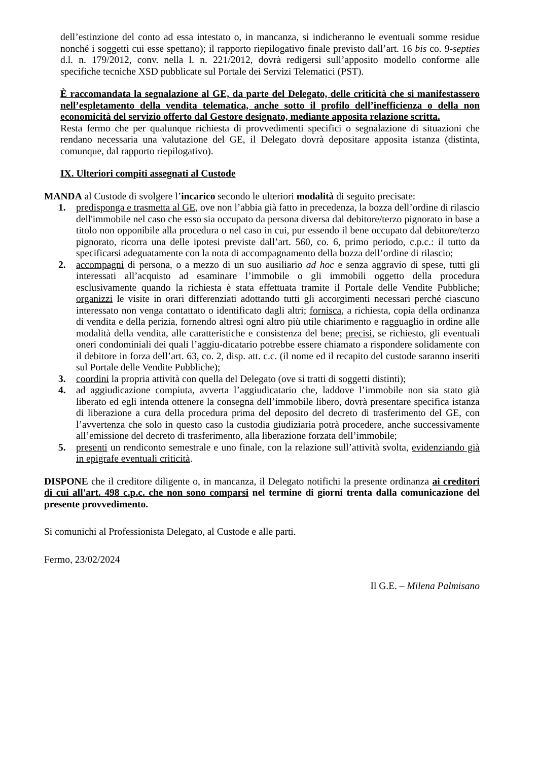dell’estinzione del conto ad essa intestato o, in mancanza, si indicheranno le eventuali somme residue nonché i soggetti cui esse spettano); il rapporto riepilogativo finale previsto dall’art. 16 bis co. 9-septies d.l. n. 179/2012, conv. nella l. n. 221/2012, dovrà redigersi sull’apposito modello conforme alle specifiche tecniche XSD pubblicate sul Portale dei Servizi Telematici (PST).
È raccomandata la segnalazione al GE, da parte del Delegato, delle criticità che si manifestassero nell’espletamento della vendita telematica, anche sotto il profilo dell’inefficienza o della non economicità del servizio offerto dal Gestore designato, mediante apposita relazione scritta.
Resta fermo che per qualunque richiesta di provvedimenti specifici o segnalazione di situazioni che rendano necessaria una valutazione del GE, il Delegato dovrà depositare apposita istanza (distinta, comunque, dal rapporto riepilogativo).
IX. Ulteriori compiti assegnati al Custode
MANDA al Custode di svolgere l’incarico secondo le ulteriori modalità di seguito precisate:
1. predisponga e trasmetta al GE, ove non l’abbia già fatto in precedenza, la bozza dell’ordine di rilascio dell'immobile nel caso che esso sia occupato da persona diversa dal debitore/terzo pignorato in base a titolo non opponibile alla procedura o nel caso in cui, pur essendo il bene occupato dal debitore/terzo pignorato, ricorra una delle ipotesi previste dall’art. 560, co. 6, primo periodo, c.p.c.: il tutto da specificarsi adeguatamente con la nota di accompagnamento della bozza dell’ordine di rilascio;
2. accompagni di persona, o a mezzo di un suo ausiliario ad hoc e senza aggravio di spese, tutti gli interessati all’acquisto ad esaminare l’immobile o gli immobili oggetto della procedura esclusivamente quando la richiesta è stata effettuata tramite il Portale delle Vendite Pubbliche; organizzi le visite in orari differenziati adottando tutti gli accorgimenti necessari perché ciascuno interessato non venga contattato o identificato dagli altri; fornisca, a richiesta, copia della ordinanza di vendita e della perizia, fornendo altresì ogni altro più utile chiarimento e ragguaglio in ordine alle modalità della vendita, alle caratteristiche e consistenza del bene; precisi, se richiesto, gli eventuali oneri condominiali dei quali l’aggiu-dicatario potrebbe essere chiamato a rispondere solidamente con il debitore in forza dell’art. 63, co. 2, disp. att. c.c. (il nome ed il recapito del custode saranno inseriti sul Portale delle Vendite Pubbliche);
3. coordini la propria attività con quella del Delegato (ove si tratti di soggetti distinti);
4. ad aggiudicazione compiuta, avverta l’aggiudicatario che, laddove l’immobile non sia stato già liberato ed egli intenda ottenere la consegna dell’immobile libero, dovrà presentare specifica istanza di liberazione a cura della procedura prima del deposito del decreto di trasferimento del GE, con l’avvertenza che solo in questo caso la custodia giudiziaria potrà procedere, anche successivamente all’emissione del decreto di trasferimento, alla liberazione forzata dell’immobile;
5. presenti un rendiconto semestrale e uno finale, con la relazione sull’attività svolta, evidenziando già in epigrafe eventuali criticità.
DISPONE che il creditore diligente o, in mancanza, il Delegato notifichi la presente ordinanza ai creditori di cui all'art. 498 c.p.c. che non sono comparsi nel termine di giorni trenta dalla comunicazione del presente provvedimento.
Si comunichi al Professionista Delegato, al Custode e alle parti.
Fermo, 23/02/2024
Il G.E. – Milena Palmisano